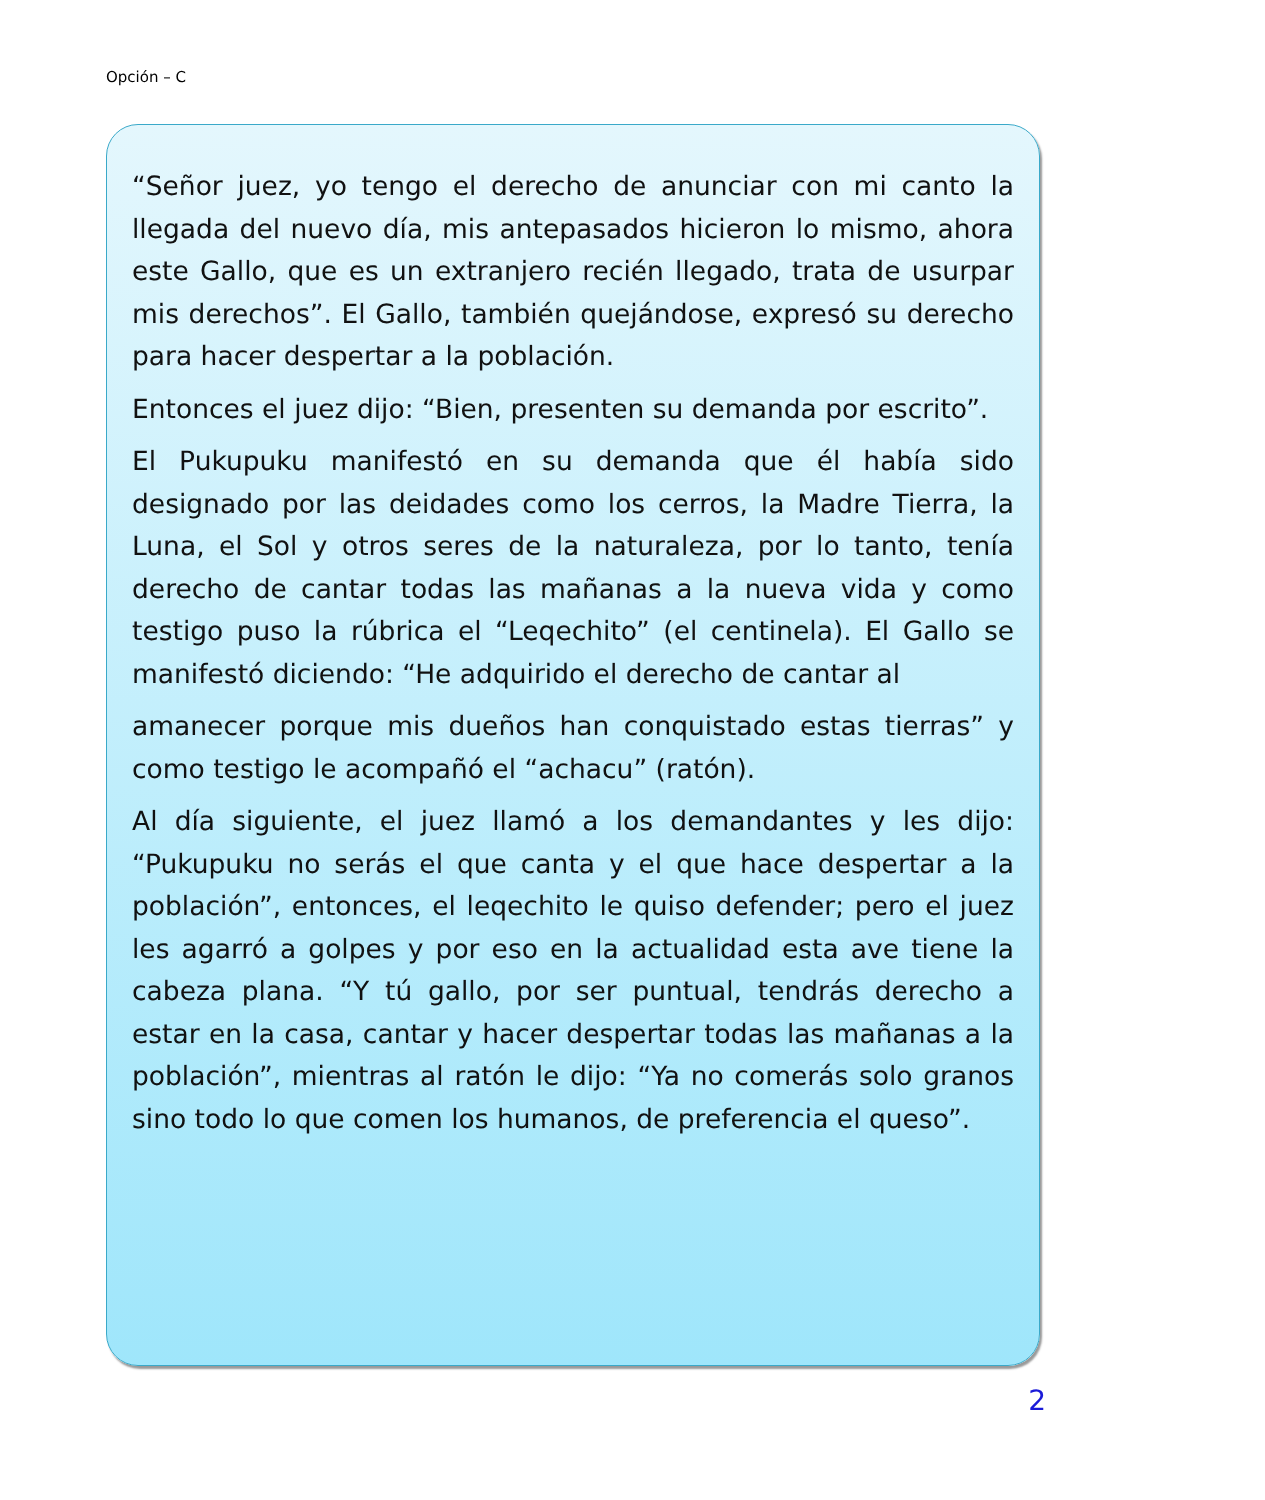Opción – C
“Señor juez, yo tengo el derecho de anunciar con mi canto la llegada del nuevo día, mis antepasados hicieron lo mismo, ahora este Gallo, que es un extranjero recién llegado, trata de usurpar mis derechos”. El Gallo, también quejándose, expresó su derecho para hacer despertar a la población.
Entonces el juez dijo: “Bien, presenten su demanda por escrito”.
El Pukupuku manifestó en su demanda que él había sido designado por las deidades como los cerros, la Madre Tierra, la Luna, el Sol y otros seres de la naturaleza, por lo tanto, tenía derecho de cantar todas las mañanas a la nueva vida y como testigo puso la rúbrica el “Leqechito” (el centinela). El Gallo se manifestó diciendo: “He adquirido el derecho de cantar al
amanecer porque mis dueños han conquistado estas tierras” y como testigo le acompañó el “achacu” (ratón).
Al día siguiente, el juez llamó a los demandantes y les dijo: “Pukupuku no serás el que canta y el que hace despertar a la población”, entonces, el leqechito le quiso defender; pero el juez les agarró a golpes y por eso en la actualidad esta ave tiene la cabeza plana. “Y tú gallo, por ser puntual, tendrás derecho a estar en la casa, cantar y hacer despertar todas las mañanas a la población”, mientras al ratón le dijo: “Ya no comerás solo granos sino todo lo que comen los humanos, de preferencia el queso”.
2